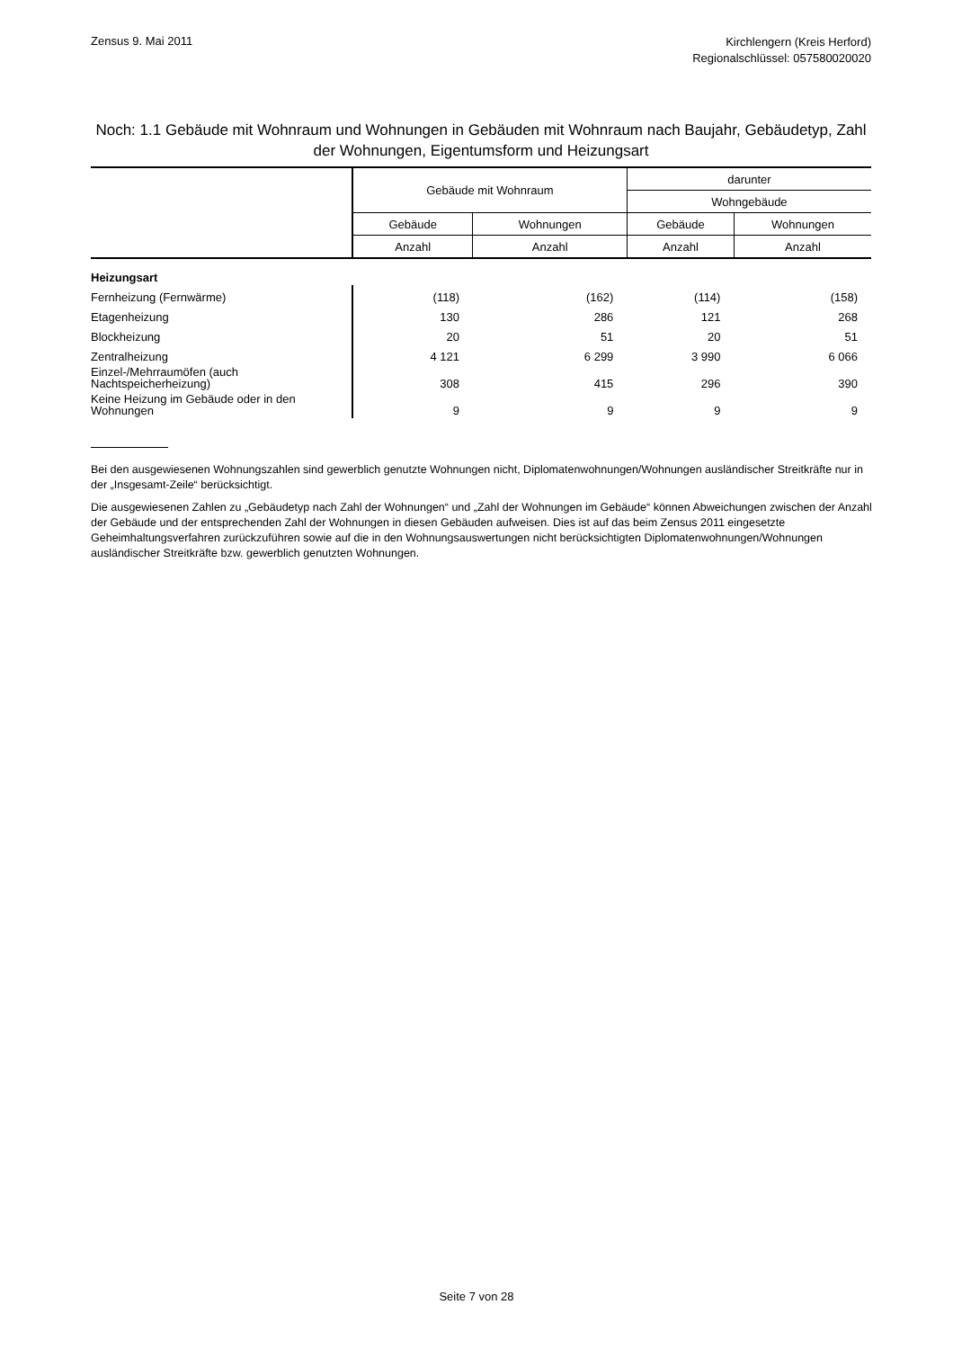Zensus 9. Mai 2011
Kirchlengern (Kreis Herford)
Regionalschlüssel: 057580020020
Noch: 1.1 Gebäude mit Wohnraum und Wohnungen in Gebäuden mit Wohnraum nach Baujahr, Gebäudetyp, Zahl der Wohnungen, Eigentumsform und Heizungsart
| | Gebäude mit Wohnraum | | darunter | |
| --- | --- | --- | --- | --- |
| | | | Wohngebäude | |
| | Gebäude | Wohnungen | Gebäude | Wohnungen |
| | Anzahl | Anzahl | Anzahl | Anzahl |
| Heizungsart | | | | |
| Fernheizung (Fernwärme) | (118) | (162) | (114) | (158) |
| Etagenheizung | 130 | 286 | 121 | 268 |
| Blockheizung | 20 | 51 | 20 | 51 |
| Zentralheizung | 4 121 | 6 299 | 3 990 | 6 066 |
| Einzel-/Mehrraumöfen (auch Nachtspeicherheizung) | 308 | 415 | 296 | 390 |
| Keine Heizung im Gebäude oder in den Wohnungen | 9 | 9 | 9 | 9 |
Bei den ausgewiesenen Wohnungszahlen sind gewerblich genutzte Wohnungen nicht, Diplomatenwohnungen/Wohnungen ausländischer Streitkräfte nur in der „Insgesamt-Zeile“ berücksichtigt.
Die ausgewiesenen Zahlen zu „Gebäudetyp nach Zahl der Wohnungen“ und „Zahl der Wohnungen im Gebäude“ können Abweichungen zwischen der Anzahl der Gebäude und der entsprechenden Zahl der Wohnungen in diesen Gebäuden aufweisen. Dies ist auf das beim Zensus 2011 eingesetzte Geheimhaltungsverfahren zurückzuführen sowie auf die in den Wohnungsauswertungen nicht berücksichtigten Diplomatenwohnungen/Wohnungen ausländischer Streitkräfte bzw. gewerblich genutzten Wohnungen.
Seite 7 von 28